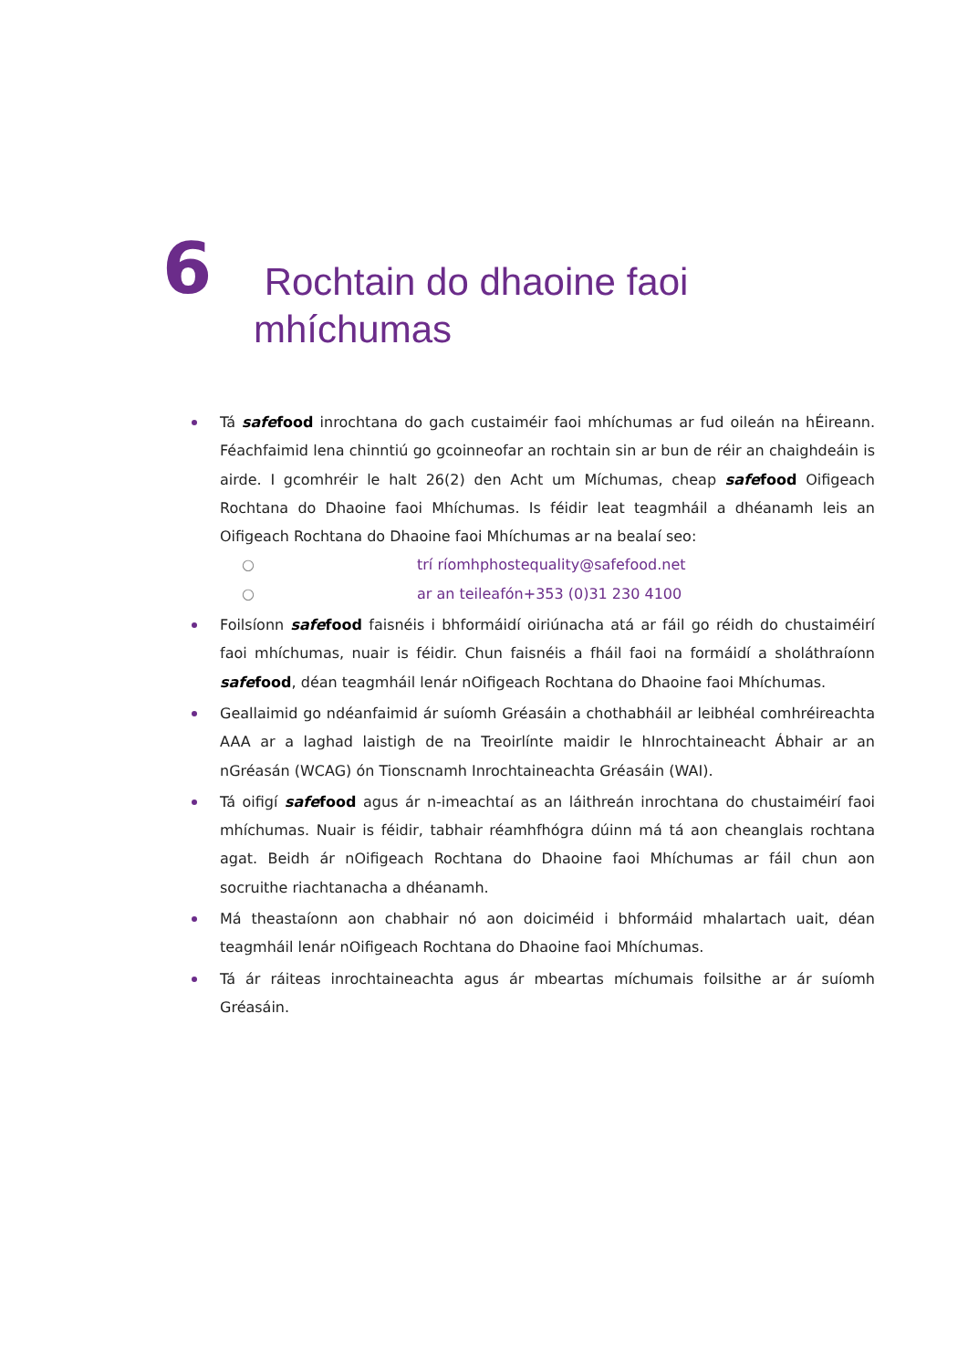6
Rochtain do dhaoine faoi
mhíchumas
Tá safefood inrochtana do gach custaiméir faoi mhíchumas ar fud oileán na hÉireann. Féachfaimid lena chinntiú go gcoinneofar an rochtain sin ar bun de réir an chaighdeáin is airde. I gcomhréir le halt 26(2) den Acht um Míchumas, cheap safefood Oifigeach Rochtana do Dhaoine faoi Mhíchumas. Is féidir leat teagmháil a dhéanamh leis an Oifigeach Rochtana do Dhaoine faoi Mhíchumas ar na bealaí seo:
○ trí ríomhphost equality@safefood.net
○ ar an teileafón +353 (0)31 230 4100
Foilsíonn safefood faisnéis i bhformáidí oiriúnacha atá ar fáil go réidh do chustaiméirí faoi mhíchumas, nuair is féidir. Chun faisnéis a fháil faoi na formáidí a sholáthraíonn safefood, déan teagmháil lenár nOifigeach Rochtana do Dhaoine faoi Mhíchumas.
Geallaimid go ndéanfaimid ár suíomh Gréasáin a chothabháil ar leibhéal comhréireachta AAA ar a laghad laistigh de na Treoirlínte maidir le hInrochtaineacht Ábhair ar an nGréasán (WCAG) ón Tionscnamh Inrochtaineachta Gréasáin (WAI).
Tá oifigí safefood agus ár n-imeachtaí as an láithreán inrochtana do chustaiméirí faoi mhíchumas. Nuair is féidir, tabhair réamhfhógra dúinn má tá aon cheanglais rochtana agat. Beidh ár nOifigeach Rochtana do Dhaoine faoi Mhíchumas ar fáil chun aon socruithe riachtanacha a dhéanamh.
Má theastaíonn aon chabhair nó aon doiciméid i bhformáid mhalartach uait, déan teagmháil lenár nOifigeach Rochtana do Dhaoine faoi Mhíchumas.
Tá ár ráiteas inrochtaineachta agus ár mbeartas míchumais foilsithe ar ár suíomh Gréasáin.